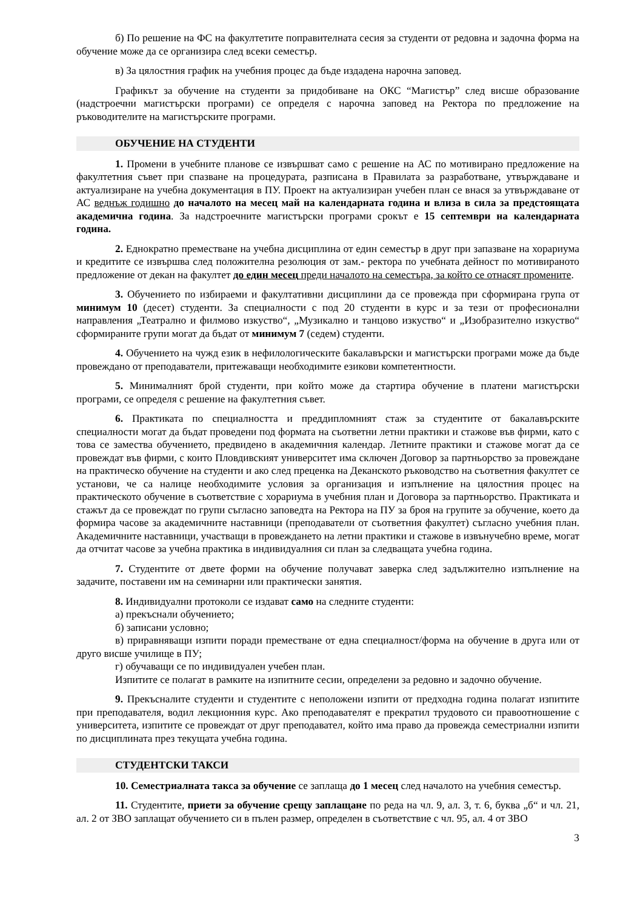б) По решение на ФС на факултетите поправителната сесия за студенти от редовна и задочна форма на обучение може да се организира след всеки семестър.
в) За цялостния график на учебния процес да бъде издадена нарочна заповед.
Графикът за обучение на студенти за придобиване на ОКС “Магистър” след висше образование (надстроечни магистърски програми) се определя с нарочна заповед на Ректора по предложение на ръководителите на магистърските програми.
ОБУЧЕНИЕ НА СТУДЕНТИ
1. Промени в учебните планове се извършват само с решение на АС по мотивирано предложение на факултетния съвет при спазване на процедурата, разписана в Правилата за разработване, утвърждаване и актуализиране на учебна документация в ПУ. Проект на актуализиран учебен план се внася за утвърждаване от АС веднъж годишно до началото на месец май на календарната година и влиза в сила за предстоящата академична година. За надстроечните магистърски програми срокът е 15 септември на календарната година.
2. Еднократно преместване на учебна дисциплина от един семестър в друг при запазване на хорариума и кредитите се извършва след положителна резолюция от зам.- ректора по учебната дейност по мотивираното предложение от декан на факултет до един месец преди началото на семестъра, за който се отнасят промените.
3. Обучението по избираеми и факултативни дисциплини да се провежда при сформирана група от минимум 10 (десет) студенти. За специалности с под 20 студенти в курс и за тези от професионални направления „Театрално и филмово изкуство“, „Музикално и танцово изкуство“ и „Изобразително изкуство“ сформираните групи могат да бъдат от минимум 7 (седем) студенти.
4. Обучението на чужд език в нефилологическите бакалавърски и магистърски програми може да бъде провеждано от преподаватели, притежаващи необходимите езикови компетентности.
5. Минималният брой студенти, при който може да стартира обучение в платени магистърски програми, се определя с решение на факултетния съвет.
6. Практиката по специалността и преддипломният стаж за студентите от бакалавърските специалности могат да бъдат проведени под формата на съответни летни практики и стажове във фирми, като с това се замества обучението, предвидено в академичния календар. Летните практики и стажове могат да се провеждат във фирми, с които Пловдивският университет има сключен Договор за партньорство за провеждане на практическо обучение на студенти и ако след преценка на Деканското ръководство на съответния факултет се установи, че са налице необходимите условия за организация и изпълнение на цялостния процес на практическото обучение в съответствие с хорариума в учебния план и Договора за партньорство. Практиката и стажът да се провеждат по групи съгласно заповедта на Ректора на ПУ за броя на групите за обучение, което да формира часове за академичните наставници (преподаватели от съответния факултет) съгласно учебния план. Академичните наставници, участващи в провеждането на летни практики и стажове в извънучебно време, могат да отчитат часове за учебна практика в индивидуалния си план за следващата учебна година.
7. Студентите от двете форми на обучение получават заверка след задължително изпълнение на задачите, поставени им на семинарни или практически занятия.
8. Индивидуални протоколи се издават само на следните студенти:
а) прекъснали обучението;
б) записани условно;
в) приравняващи изпити поради преместване от една специалност/форма на обучение в друга или от друго висше училище в ПУ;
г) обучаващи се по индивидуален учебен план.
Изпитите се полагат в рамките на изпитните сесии, определени за редовно и задочно обучение.
9. Прекъсналите студенти и студентите с неположени изпити от предходна година полагат изпитите при преподавателя, водил лекционния курс. Ако преподавателят е прекратил трудовото си правоотношение с университета, изпитите се провеждат от друг преподавател, който има право да провежда семестриални изпити по дисциплината през текущата учебна година.
СТУДЕНТСКИ ТАКСИ
10. Семестриалната такса за обучение се заплаща до 1 месец след началото на учебния семестър.
11. Студентите, приети за обучение срещу заплащане по реда на чл. 9, ал. 3, т. 6, буква „б“ и чл. 21, ал. 2 от ЗВО заплащат обучението си в пълен размер, определен в съответствие с чл. 95, ал. 4 от ЗВО
3